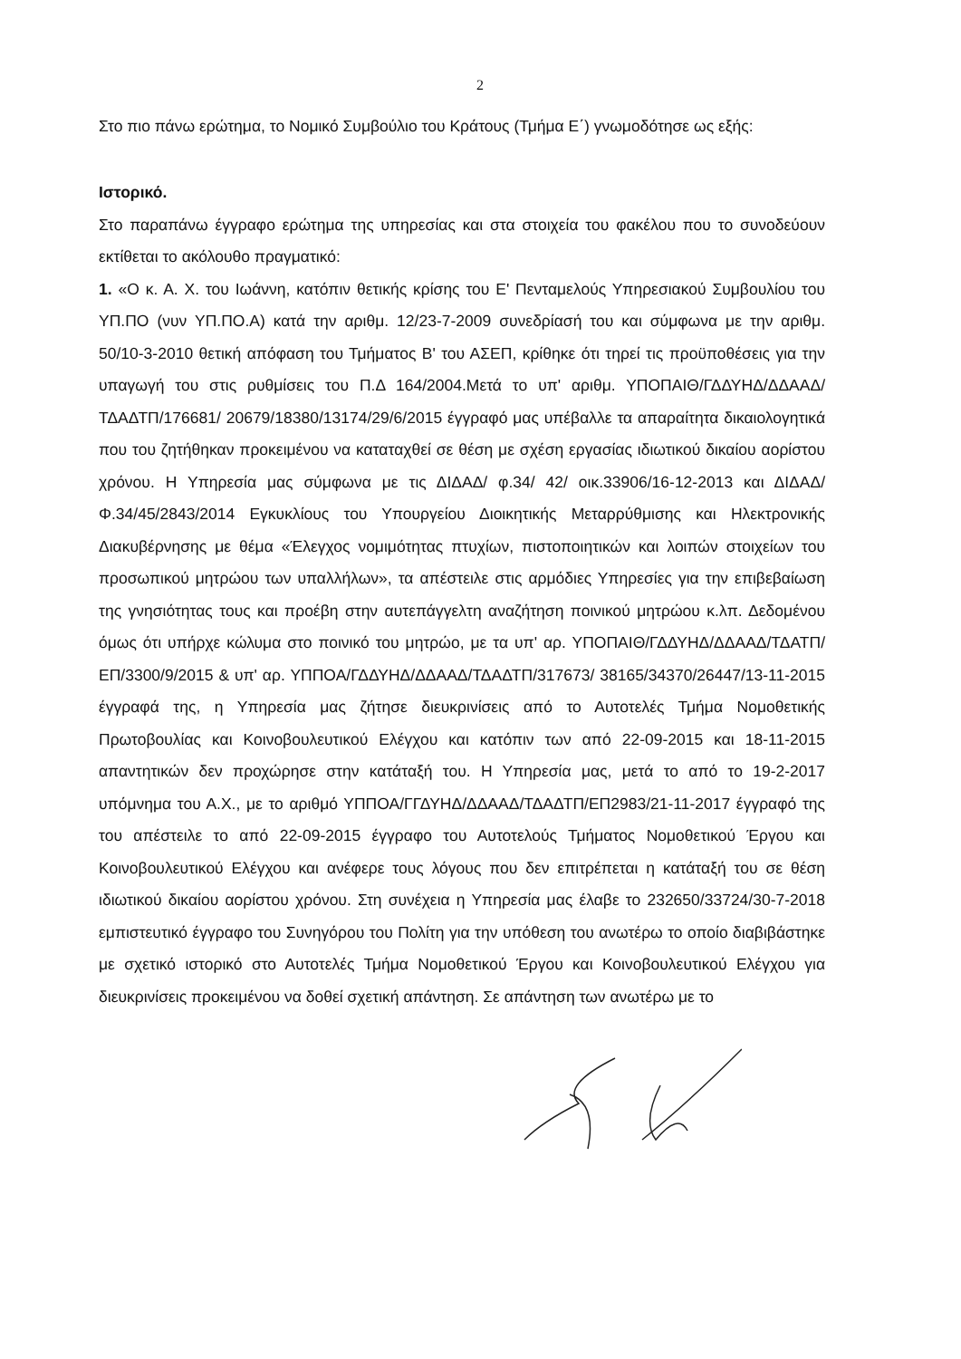2
Στο πιο πάνω ερώτημα, το Νομικό Συμβούλιο του Κράτους (Τμήμα Ε΄) γνωμοδότησε ως εξής:
Ιστορικό.
Στο παραπάνω έγγραφο ερώτημα της υπηρεσίας και στα στοιχεία του φακέλου που το συνοδεύουν εκτίθεται το ακόλουθο πραγματικό:
1. «Ο κ. Α. Χ. του Ιωάννη, κατόπιν θετικής κρίσης του Ε' Πενταμελούς Υπηρεσιακού Συμβουλίου του ΥΠ.ΠΟ (νυν ΥΠ.ΠΟ.Α) κατά την αριθμ. 12/23-7-2009 συνεδρίασή του και σύμφωνα με την αριθμ. 50/10-3-2010 θετική απόφαση του Τμήματος Β' του ΑΣΕΠ, κρίθηκε ότι τηρεί τις προϋποθέσεις για την υπαγωγή του στις ρυθμίσεις του Π.Δ 164/2004.Μετά το υπ' αριθμ. ΥΠΟΠΑΙΘ/ΓΔΔΥΗΔ/ΔΔΑΑΔ/ ΤΔΑΔΤΠ/176681/ 20679/18380/13174/29/6/2015 έγγραφό μας υπέβαλλε τα απαραίτητα δικαιολογητικά που του ζητήθηκαν προκειμένου να καταταχθεί σε θέση με σχέση εργασίας ιδιωτικού δικαίου αορίστου χρόνου. Η Υπηρεσία μας σύμφωνα με τις ΔΙΔΑΔ/ φ.34/ 42/ οικ.33906/16-12-2013 και ΔΙΔΑΔ/Φ.34/45/2843/2014 Εγκυκλίους του Υπουργείου Διοικητικής Μεταρρύθμισης και Ηλεκτρονικής Διακυβέρνησης με θέμα «Έλεγχος νομιμότητας πτυχίων, πιστοποιητικών και λοιπών στοιχείων του προσωπικού μητρώου των υπαλλήλων», τα απέστειλε στις αρμόδιες Υπηρεσίες για την επιβεβαίωση της γνησιότητας τους και προέβη στην αυτεπάγγελτη αναζήτηση ποινικού μητρώου κ.λπ. Δεδομένου όμως ότι υπήρχε κώλυμα στο ποινικό του μητρώο, με τα υπ' αρ. ΥΠΟΠΑΙΘ/ΓΔΔΥΗΔ/ΔΔΑΑΔ/ΤΔΑΤΠ/ΕΠ/3300/9/2015 & υπ' αρ. ΥΠΠΟΑ/ΓΔΔΥΗΔ/ΔΔΑΑΔ/ΤΔΑΔΤΠ/317673/ 38165/34370/26447/13-11-2015 έγγραφά της, η Υπηρεσία μας ζήτησε διευκρινίσεις από το Αυτοτελές Τμήμα Νομοθετικής Πρωτοβουλίας και Κοινοβουλευτικού Ελέγχου και κατόπιν των από 22-09-2015 και 18-11-2015 απαντητικών δεν προχώρησε στην κατάταξή του. Η Υπηρεσία μας, μετά το από το 19-2-2017 υπόμνημα του Α.Χ., με το αριθμό ΥΠΠΟΑ/ΓΓΔΥΗΔ/ΔΔΑΑΔ/ΤΔΑΔΤΠ/ΕΠ2983/21-11-2017 έγγραφό της του απέστειλε το από 22-09-2015 έγγραφο του Αυτοτελούς Τμήματος Νομοθετικού Έργου και Κοινοβουλευτικού Ελέγχου και ανέφερε τους λόγους που δεν επιτρέπεται η κατάταξή του σε θέση ιδιωτικού δικαίου αορίστου χρόνου. Στη συνέχεια η Υπηρεσία μας έλαβε το 232650/33724/30-7-2018 εμπιστευτικό έγγραφο του Συνηγόρου του Πολίτη για την υπόθεση του ανωτέρω το οποίο διαβιβάστηκε με σχετικό ιστορικό στο Αυτοτελές Τμήμα Νομοθετικού Έργου και Κοινοβουλευτικού Ελέγχου για διευκρινίσεις προκειμένου να δοθεί σχετική απάντηση. Σε απάντηση των ανωτέρω με το